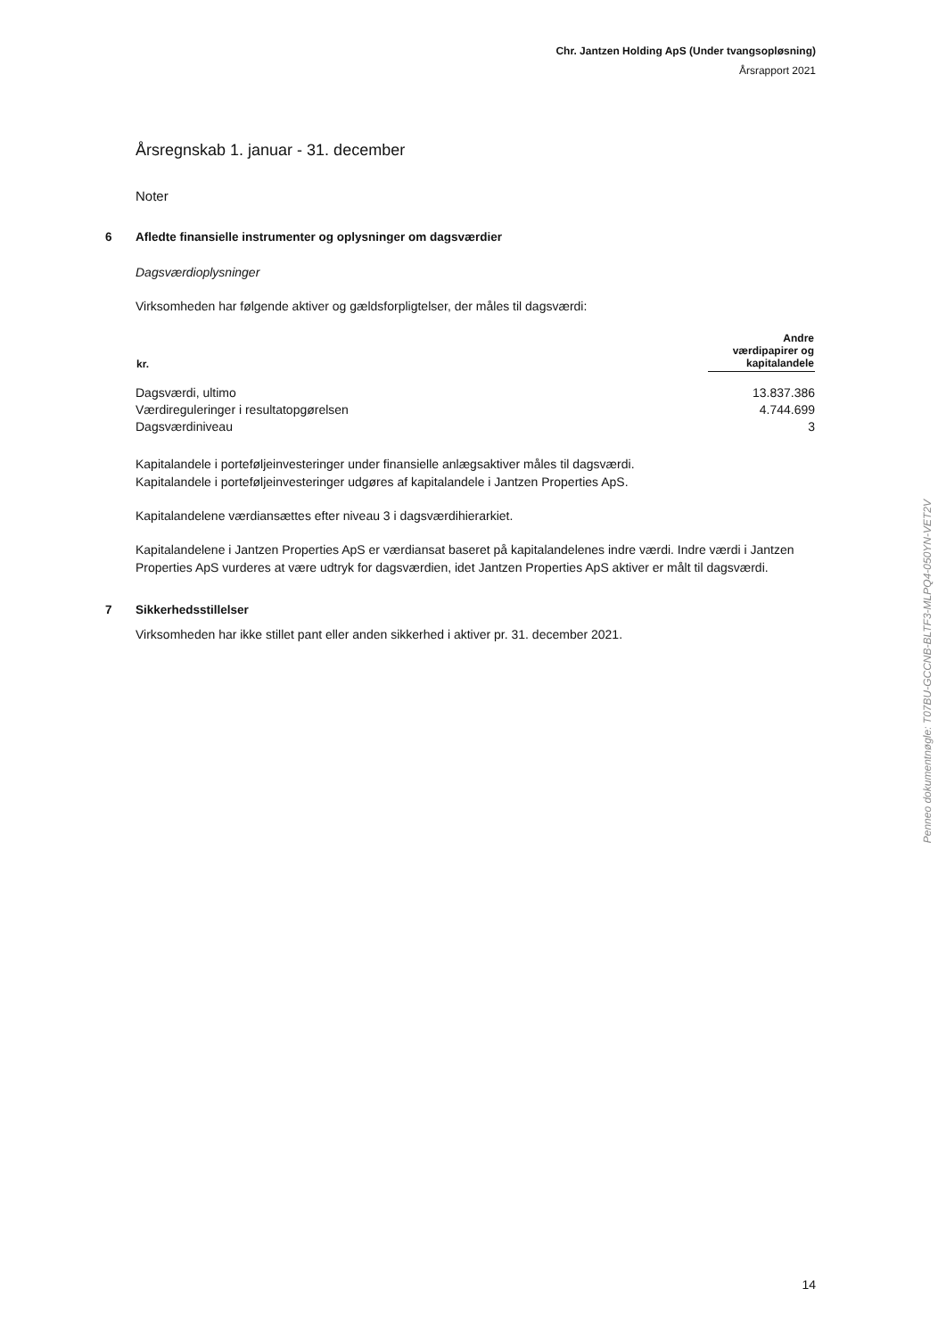Chr. Jantzen Holding ApS (Under tvangsopløsning)
Årsrapport 2021
Årsregnskab 1. januar - 31. december
Noter
6 Afledte finansielle instrumenter og oplysninger om dagsværdier
Dagsværdioplysninger
Virksomheden har følgende aktiver og gældsforpligtelser, der måles til dagsværdi:
| kr. | Andre værdipapirer og kapitalandele |
| --- | --- |
| Dagsværdi, ultimo | 13.837.386 |
| Værdireguleringer i resultatopgørelsen | 4.744.699 |
| Dagsværdiniveau | 3 |
Kapitalandele i porteføljeinvesteringer under finansielle anlægsaktiver måles til dagsværdi.
Kapitalandele i porteføljeinvesteringer udgøres af kapitalandele i Jantzen Properties ApS.
Kapitalandelene værdiansættes efter niveau 3 i dagsværdihierarkiet.
Kapitalandelene i Jantzen Properties ApS er værdiansat baseret på kapitalandelenes indre værdi. Indre værdi i Jantzen Properties ApS vurderes at være udtryk for dagsværdien, idet Jantzen Properties ApS aktiver er målt til dagsværdi.
7 Sikkerhedsstillelser
Virksomheden har ikke stillet pant eller anden sikkerhed i aktiver pr. 31. december 2021.
Penneo dokumentnøgle: T07BU-GCCNB-BLTF3-MLPQ4-050YN-VET2V
14